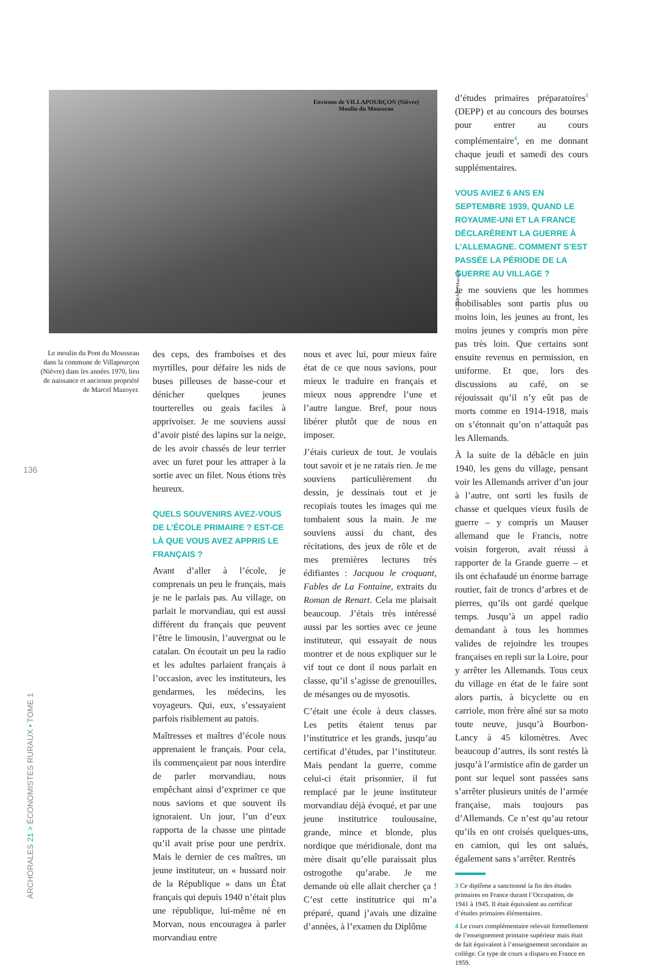Environs de VILLAPOURÇON (Nièvre)
Moulin du Mousseau
© INRAE / Mazoyer
Le moulin du Pont du Mousseau dans la commune de Villapourçon (Nièvre) dans les années 1970, lieu de naissance et ancienne propriété de Marcel Mazoyer.
136
ARCHORALES 21 > ÉCONOMISTES RURAUX • TOME 1
des ceps, des framboises et des myrtilles, pour défaire les nids de buses pilleuses de basse-cour et dénicher quelques jeunes tourterelles ou geais faciles à apprivoiser. Je me souviens aussi d’avoir pisté des lapins sur la neige, de les avoir chassés de leur terrier avec un furet pour les attraper à la sortie avec un filet. Nous étions très heureux.
QUELS SOUVENIRS AVEZ-VOUS DE L’ÉCOLE PRIMAIRE ? EST-CE LÀ QUE VOUS AVEZ APPRIS LE FRANÇAIS ?
Avant d’aller à l’école, je comprenais un peu le français, mais je ne le parlais pas. Au village, on parlait le morvandiau, qui est aussi différent du français que peuvent l’être le limousin, l’auvergnat ou le catalan. On écoutait un peu la radio et les adultes parlaient français à l’occasion, avec les instituteurs, les gendarmes, les médecins, les voyageurs. Qui, eux, s’essayaient parfois risiblement au patois.
Maîtresses et maîtres d’école nous apprenaient le français. Pour cela, ils commençaient par nous interdire de parler morvandiau, nous empêchant ainsi d’exprimer ce que nous savions et que souvent ils ignoraient. Un jour, l’un d’eux rapporta de la chasse une pintade qu’il avait prise pour une perdrix. Mais le dernier de ces maîtres, un jeune instituteur, un « hussard noir de la République » dans un État français qui depuis 1940 n’était plus une république, lui-même né en Morvan, nous encouragea à parler morvandiau entre
nous et avec lui, pour mieux faire état de ce que nous savions, pour mieux le traduire en français et mieux nous apprendre l’une et l’autre langue. Bref, pour nous libérer plutôt que de nous en imposer.
J’étais curieux de tout. Je voulais tout savoir et je ne ratais rien. Je me souviens particulièrement du dessin, je dessinais tout et je recopiais toutes les images qui me tombaient sous la main. Je me souviens aussi du chant, des récitations, des jeux de rôle et de mes premières lectures très édifiantes : Jacquou le croquant, Fables de La Fontaine, extraits du Roman de Renart. Cela me plaisait beaucoup. J’étais très intéressé aussi par les sorties avec ce jeune instituteur, qui essayait de nous montrer et de nous expliquer sur le vif tout ce dont il nous parlait en classe, qu’il s’agisse de grenouilles, de mésanges ou de myosotis.
C’était une école à deux classes. Les petits étaient tenus par l’institutrice et les grands, jusqu’au certificat d’études, par l’instituteur. Mais pendant la guerre, comme celui-ci était prisonnier, il fut remplacé par le jeune instituteur morvandiau déjà évoqué, et par une jeune institutrice toulousaine, grande, mince et blonde, plus nordique que méridionale, dont ma mère disait qu’elle paraissait plus ostrogothe qu’arabe. Je me demande où elle allait chercher ça ! C’est cette institutrice qui m’a préparé, quand j’avais une dizaine d’années, à l’examen du Diplôme
d’études primaires préparatoires<sup>3</sup> (DEPP) et au concours des bourses pour entrer au cours complémentaire<sup>4</sup>, en me donnant chaque jeudi et samedi des cours supplémentaires.
VOUS AVIEZ 6 ANS EN SEPTEMBRE 1939, QUAND LE ROYAUME-UNI ET LA FRANCE DÉCLARÈRENT LA GUERRE À L’ALLEMAGNE. COMMENT S’EST PASSÉE LA PÉRIODE DE LA GUERRE AU VILLAGE ?
Je me souviens que les hommes mobilisables sont partis plus ou moins loin, les jeunes au front, les moins jeunes y compris mon père pas très loin. Que certains sont ensuite revenus en permission, en uniforme. Et que, lors des discussions au café, on se réjouissait qu’il n’y eût pas de morts comme en 1914-1918, mais on s’étonnait qu’on n’attaquât pas les Allemands.
À la suite de la débâcle en juin 1940, les gens du village, pensant voir les Allemands arriver d’un jour à l’autre, ont sorti les fusils de chasse et quelques vieux fusils de guerre – y compris un Mauser allemand que le Francis, notre voisin forgeron, avait réussi à rapporter de la Grande guerre – et ils ont échafaudé un énorme barrage routier, fait de troncs d’arbres et de pierres, qu’ils ont gardé quelque temps. Jusqu’à un appel radio demandant à tous les hommes valides de rejoindre les troupes françaises en repli sur la Loire, pour y arrêter les Allemands. Tous ceux du village en état de le faire sont alors partis, à bicyclette ou en carriole, mon frère aîné sur sa moto toute neuve, jusqu’à Bourbon-Lancy à 45 kilomètres. Avec beaucoup d’autres, ils sont restés là jusqu’à l’armistice afin de garder un pont sur lequel sont passées sans s’arrêter plusieurs unités de l’armée française, mais toujours pas d’Allemands. Ce n’est qu’au retour qu’ils en ont croisés quelques-uns, en camion, qui les ont salués, également sans s’arrêter. Rentrés
3 Ce diplôme a sanctionné la fin des études primaires en France durant l’Occupation, de 1941 à 1945. Il était équivalent au certificat d’études primaires élémentaires.
4 Le cours complémentaire relevait formellement de l’enseignement primaire supérieur mais était de fait équivalent à l’enseignement secondaire au collège. Ce type de cours a disparu en France en 1959.